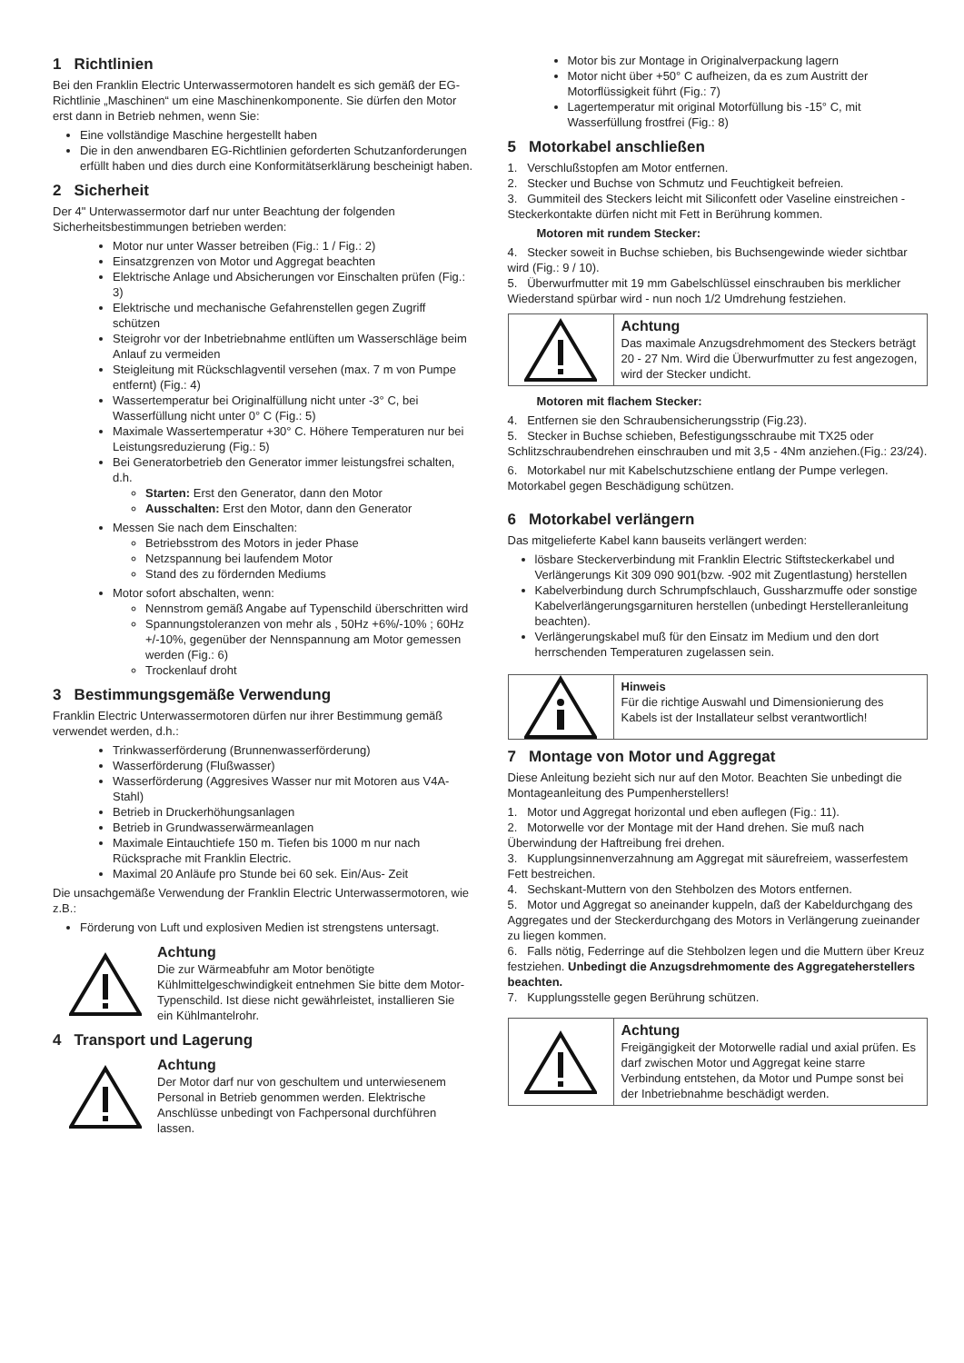1 Richtlinien
Bei den Franklin Electric Unterwassermotoren handelt es sich gemäß der EG-Richtlinie „Maschinen“ um eine Maschinenkomponente. Sie dürfen den Motor erst dann in Betrieb nehmen, wenn Sie:
Eine vollständige Maschine hergestellt haben
Die in den anwendbaren EG-Richtlinien geforderten Schutzanforderungen erfüllt haben und dies durch eine Konformitätserklärung bescheinigt haben.
2 Sicherheit
Der 4" Unterwassermotor darf nur unter Beachtung der folgenden Sicherheitsbestimmungen betrieben werden:
Motor nur unter Wasser betreiben (Fig.: 1 / Fig.: 2)
Einsatzgrenzen von Motor und Aggregat beachten
Elektrische Anlage und Absicherungen vor Einschalten prüfen (Fig.: 3)
Elektrische und mechanische Gefahrenstellen gegen Zugriff schützen
Steigrohr vor der Inbetriebnahme entlüften um Wasserschläge beim Anlauf zu vermeiden
Steigleitung mit Rückschlagventil versehen (max. 7 m von Pumpe entfernt) (Fig.: 4)
Wassertemperatur bei Originalfüllung nicht unter -3° C, bei Wasserfüllung nicht unter 0° C (Fig.: 5)
Maximale Wassertemperatur +30° C. Höhere Temperaturen nur bei Leistungsreduzierung (Fig.: 5)
Bei Generatorbetrieb den Generator immer leistungsfrei schalten, d.h.
Starten: Erst den Generator, dann den Motor
Ausschalten: Erst den Motor, dann den Generator
Messen Sie nach dem Einschalten:
Betriebsstrom des Motors in jeder Phase
Netzspannung bei laufendem Motor
Stand des zu fördernden Mediums
Motor sofort abschalten, wenn:
Nennstrom gemäß Angabe auf Typenschild überschritten wird
Spannungstoleranzen von mehr als , 50Hz +6%/-10% ; 60Hz +/-10%, gegenüber der Nennspannung am Motor gemessen werden (Fig.: 6)
Trockenlauf droht
3 Bestimmungsgemäße Verwendung
Franklin Electric Unterwassermotoren dürfen nur ihrer Bestimmung gemäß verwendet werden, d.h.:
Trinkwasserförderung (Brunnenwasserförderung)
Wasserförderung (Flußwasser)
Wasserförderung (Aggresives Wasser nur mit Motoren aus V4A-Stahl)
Betrieb in Druckerhöhungsanlagen
Betrieb in Grundwasserwärmeanlagen
Maximale Eintauchtiefe 150 m. Tiefen bis 1000 m nur nach Rücksprache mit Franklin Electric.
Maximal 20 Anläufe pro Stunde bei 60 sek. Ein/Aus- Zeit
Die unsachgemäße Verwendung der Franklin Electric Unterwassermotoren, wie z.B.:
Förderung von Luft und explosiven Medien ist strengstens untersagt.
Achtung
Die zur Wärmeabfuhr am Motor benötigte Kühlmittelgeschwindigkeit entnehmen Sie bitte dem Motor-Typenschild. Ist diese nicht gewährleistet, installieren Sie ein Kühlmantelrohr.
4 Transport und Lagerung
Achtung
Der Motor darf nur von geschultem und unterwiesenem Personal in Betrieb genommen werden. Elektrische Anschlüsse unbedingt von Fachpersonal durchführen lassen.
Motor bis zur Montage in Originalverpackung lagern
Motor nicht über +50° C aufheizen, da es zum Austritt der Motorflüssigkeit führt (Fig.: 7)
Lagertemperatur mit original Motorfüllung bis -15° C, mit Wasserfüllung frostfrei (Fig.: 8)
5 Motorkabel anschließen
1. Verschlußstopfen am Motor entfernen.
2. Stecker und Buchse von Schmutz und Feuchtigkeit befreien.
3. Gummiteil des Steckers leicht mit Siliconfett oder Vaseline einstreichen - Steckerkontakte dürfen nicht mit Fett in Berührung kommen.
Motoren mit rundem Stecker:
4. Stecker soweit in Buchse schieben, bis Buchsengewinde wieder sichtbar wird (Fig.: 9 / 10).
5. Überwurfmutter mit 19 mm Gabelschlüssel einschrauben bis merklicher Wiederstand spürbar wird - nun noch 1/2 Umdrehung festziehen.
Achtung
Das maximale Anzugsdrehmoment des Steckers beträgt 20 - 27 Nm. Wird die Überwurfmutter zu fest angezogen, wird der Stecker undicht.
Motoren mit flachem Stecker:
4. Entfernen sie den Schraubensicherungsstrip (Fig.23).
5. Stecker in Buchse schieben, Befestigungsschraube mit TX25 oder Schlitzschraubendrehen einschrauben und mit 3,5 - 4Nm anziehen.(Fig.: 23/24).
6. Motorkabel nur mit Kabelschutzschiene entlang der Pumpe verlegen. Motorkabel gegen Beschädigung schützen.
6 Motorkabel verlängern
Das mitgelieferte Kabel kann bauseits verlängert werden:
lösbare Steckerverbindung mit Franklin Electric Stiftsteckerkabel und Verlängerungs Kit 309 090 901(bzw. -902 mit Zugentlastung) herstellen
Kabelverbindung durch Schrumpfschlauch, Gussharzmuffe oder sonstige Kabelverlängerungsgarnituren herstellen (unbedingt Herstelleranleitung beachten).
Verlängerungskabel muß für den Einsatz im Medium und den dort herrschenden Temperaturen zugelassen sein.
Hinweis
Für die richtige Auswahl und Dimensionierung des Kabels ist der Installateur selbst verantwortlich!
7 Montage von Motor und Aggregat
Diese Anleitung bezieht sich nur auf den Motor. Beachten Sie unbedingt die Montageanleitung des Pumpenherstellers!
1. Motor und Aggregat horizontal und eben auflegen (Fig.: 11).
2. Motorwelle vor der Montage mit der Hand drehen. Sie muß nach Überwindung der Haftreibung frei drehen.
3. Kupplungsinnenverzahnung am Aggregat mit säurefreiem, wasserfestem Fett bestreichen.
4. Sechskant-Muttern von den Stehbolzen des Motors entfernen.
5. Motor und Aggregat so aneinander kuppeln, daß der Kabeldurchgang des Aggregates und der Steckerdurchgang des Motors in Verlängerung zueinander zu liegen kommen.
6. Falls nötig, Federringe auf die Stehbolzen legen und die Muttern über Kreuz festziehen. Unbedingt die Anzugsdrehmomente des Aggregateherstellers beachten.
7. Kupplungsstelle gegen Berührung schützen.
Achtung
Freigängigkeit der Motorwelle radial und axial prüfen. Es darf zwischen Motor und Aggregat keine starre Verbindung entstehen, da Motor und Pumpe sonst bei der Inbetriebnahme beschädigt werden.